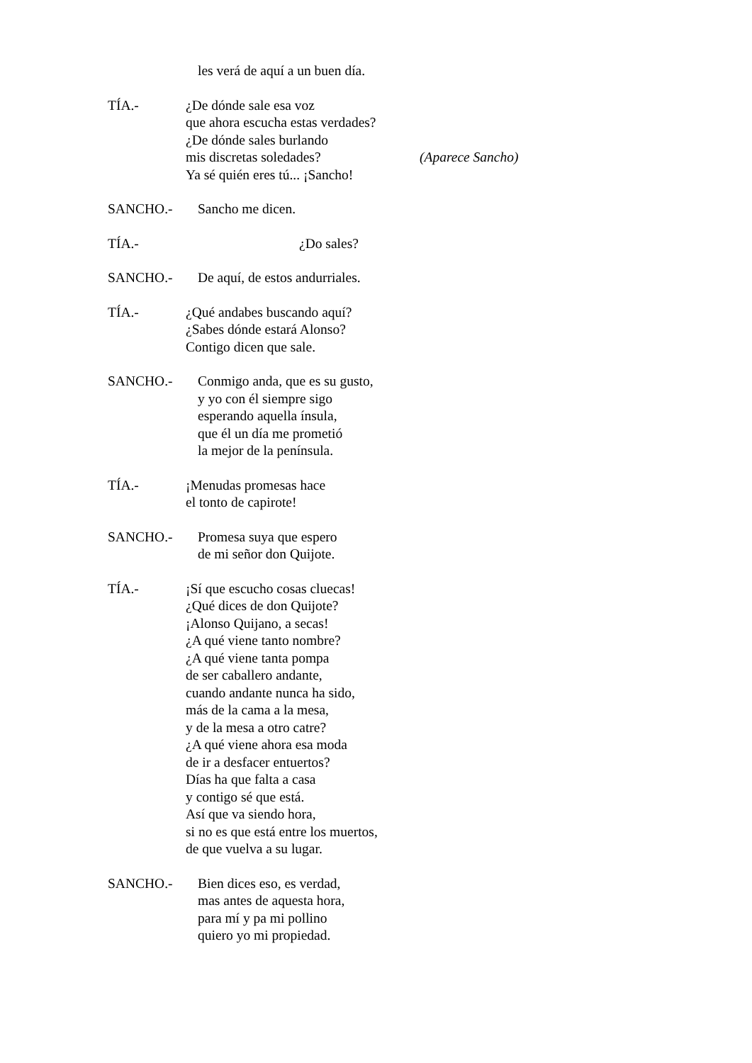les verá de aquí a un buen día.
TÍA.- ¿De dónde sale esa voz
que ahora escucha estas verdades?
¿De dónde sales burlando
mis discretas soledades?
Ya sé quién eres tú... ¡Sancho!
(Aparece Sancho)
SANCHO.- Sancho me dicen.
TÍA.- ¿Do sales?
SANCHO.- De aquí, de estos andurriales.
TÍA.- ¿Qué andabes buscando aquí?
¿Sabes dónde estará Alonso?
Contigo dicen que sale.
SANCHO.- Conmigo anda, que es su gusto,
y yo con él siempre sigo
esperando aquella ínsula,
que él un día me prometió
la mejor de la península.
TÍA.- ¡Menudas promesas hace
el tonto de capirote!
SANCHO.- Promesa suya que espero
de mi señor don Quijote.
TÍA.- ¡Sí que escucho cosas cluecas!
¿Qué dices de don Quijote?
¡Alonso Quijano, a secas!
¿A qué viene tanto nombre?
¿A qué viene tanta pompa
de ser caballero andante,
cuando andante nunca ha sido,
más de la cama a la mesa,
y de la mesa a otro catre?
¿A qué viene ahora esa moda
de ir a desfacer entuertos?
Días ha que falta a casa
y contigo sé que está.
Así que va siendo hora,
si no es que está entre los muertos,
de que vuelva a su lugar.
SANCHO.- Bien dices eso, es verdad,
mas antes de aquesta hora,
para mí y pa mi pollino
quiero yo mi propiedad.